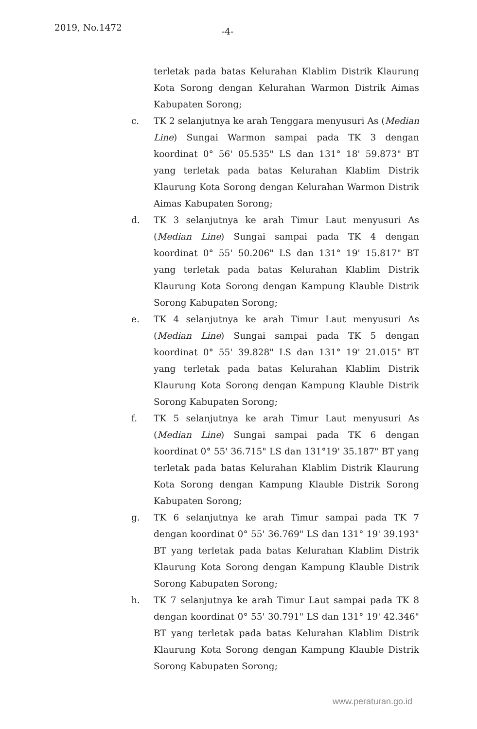2019, No.1472 -4-
terletak pada batas Kelurahan Klablim Distrik Klaurung Kota Sorong dengan Kelurahan Warmon Distrik Aimas Kabupaten Sorong;
c. TK 2 selanjutnya ke arah Tenggara menyusuri As (Median Line) Sungai Warmon sampai pada TK 3 dengan koordinat 0° 56' 05.535" LS dan 131° 18' 59.873" BT yang terletak pada batas Kelurahan Klablim Distrik Klaurung Kota Sorong dengan Kelurahan Warmon Distrik Aimas Kabupaten Sorong;
d. TK 3 selanjutnya ke arah Timur Laut menyusuri As (Median Line) Sungai sampai pada TK 4 dengan koordinat 0° 55' 50.206" LS dan 131° 19' 15.817" BT yang terletak pada batas Kelurahan Klablim Distrik Klaurung Kota Sorong dengan Kampung Klauble Distrik Sorong Kabupaten Sorong;
e. TK 4 selanjutnya ke arah Timur Laut menyusuri As (Median Line) Sungai sampai pada TK 5 dengan koordinat 0° 55' 39.828" LS dan 131° 19' 21.015" BT yang terletak pada batas Kelurahan Klablim Distrik Klaurung Kota Sorong dengan Kampung Klauble Distrik Sorong Kabupaten Sorong;
f. TK 5 selanjutnya ke arah Timur Laut menyusuri As (Median Line) Sungai sampai pada TK 6 dengan koordinat 0° 55' 36.715" LS dan 131°19' 35.187" BT yang terletak pada batas Kelurahan Klablim Distrik Klaurung Kota Sorong dengan Kampung Klauble Distrik Sorong Kabupaten Sorong;
g. TK 6 selanjutnya ke arah Timur sampai pada TK 7 dengan koordinat 0° 55' 36.769" LS dan 131° 19' 39.193" BT yang terletak pada batas Kelurahan Klablim Distrik Klaurung Kota Sorong dengan Kampung Klauble Distrik Sorong Kabupaten Sorong;
h. TK 7 selanjutnya ke arah Timur Laut sampai pada TK 8 dengan koordinat 0° 55' 30.791" LS dan 131° 19' 42.346" BT yang terletak pada batas Kelurahan Klablim Distrik Klaurung Kota Sorong dengan Kampung Klauble Distrik Sorong Kabupaten Sorong;
www.peraturan.go.id